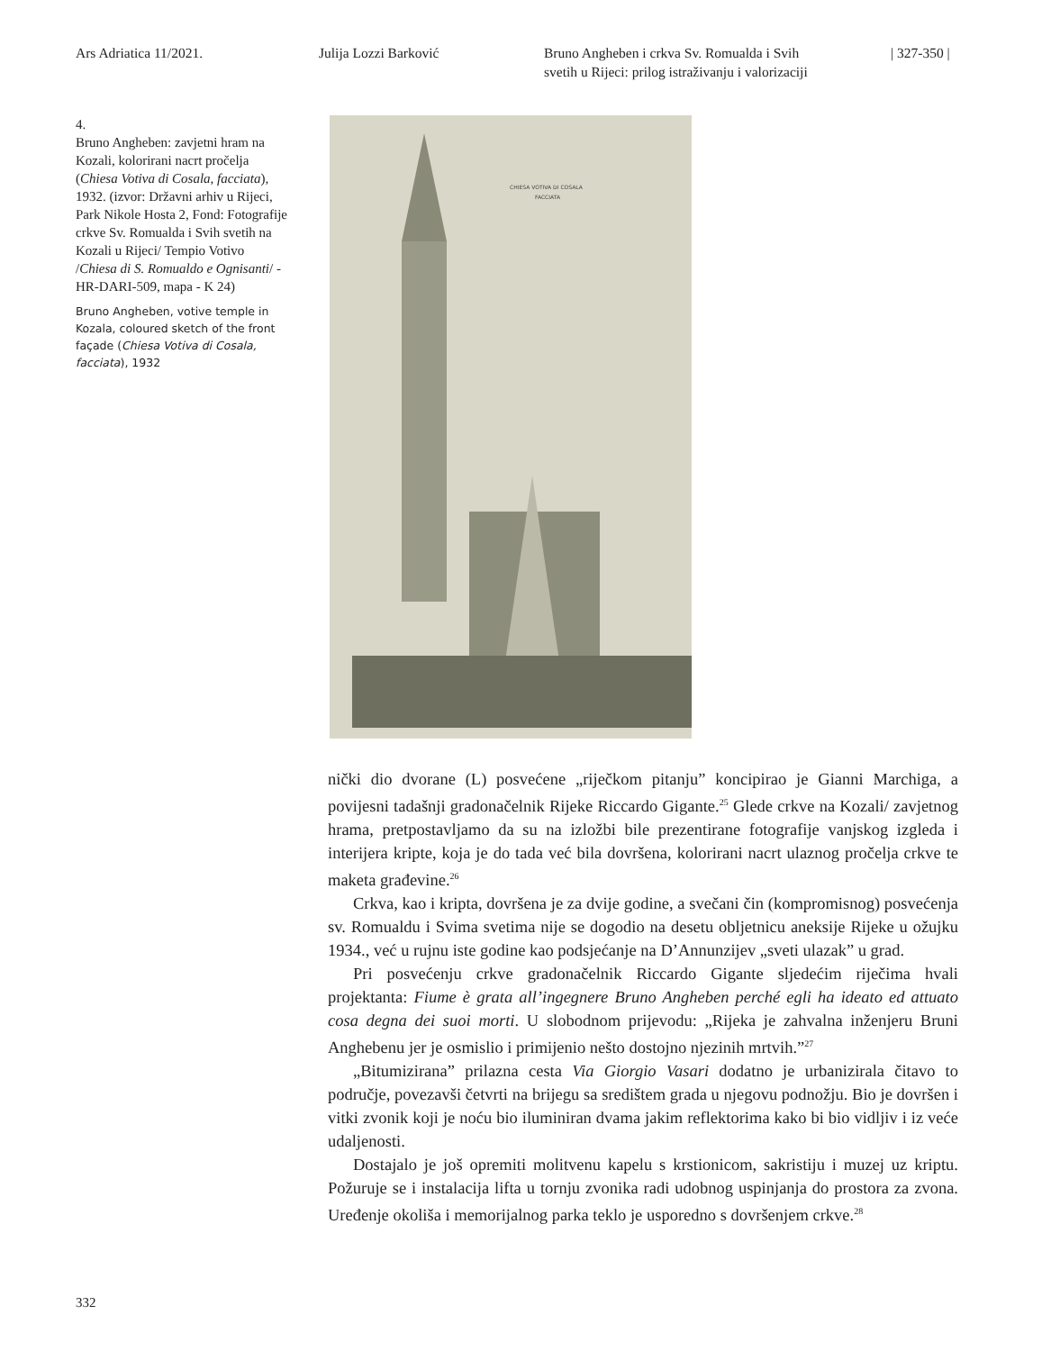Ars Adriatica 11/2021. Julija Lozzi Barković Bruno Angheben i crkva Sv. Romualda i Svih
svetih u Rijeci: prilog istraživanju i valorizaciji
| 327-350 |
4.
Bruno Angheben: zavjetni hram na Kozali, kolorirani nacrt pročelja (Chiesa Votiva di Cosala, facciata), 1932. (izvor: Državni arhiv u Rijeci, Park Nikole Hosta 2, Fond: Fotografije crkve Sv. Romualda i Svih svetih na Kozali u Rijeci/ Tempio Votivo /Chiesa di S. Romualdo e Ognisanti/ - HR-DARI-509, mapa - K 24)
Bruno Angheben, votive temple in Kozala, coloured sketch of the front façade (Chiesa Votiva di Cosala, facciata), 1932
CHIESA VOTIVA DI COSALA
FACCIATA
nički dio dvorane (L) posvećene „riječkom pitanju” koncipirao je Gianni Marchiga, a povijesni tadašnji gradonačelnik Rijeke Riccardo Gigante.<sup>25</sup> Glede crkve na Kozali/ zavjetnog hrama, pretpostavljamo da su na izložbi bile prezentirane fotografije vanj­skog izgleda i interijera kripte, koja je do tada već bila dovršena, kolorirani nacrt ulaznog pročelja crkve te maketa građevine.<sup>26</sup>
Crkva, kao i kripta, dovršena je za dvije godine, a svečani čin (kompromisnog) posvećenja sv. Romualdu i Svima svetima nije se dogodio na desetu obljetnicu anek­sije Rijeke u ožujku 1934., već u rujnu iste godine kao podsjećanje na D’Annunzijev „sveti ulazak” u grad.
Pri posvećenju crkve gradonačelnik Riccardo Gigante sljedećim riječima hvali projektanta: Fiume è grata all’ingegnere Bruno Angheben perché egli ha ideato ed attuato cosa degna dei suoi morti. U slobodnom prijevodu: „Rijeka je zahvalna inženjeru Bruni Anghebenu jer je osmislio i primijenio nešto dostojno njezinih mrtvih.”<sup>27</sup>
„Bitumizirana” prilazna cesta Via Giorgio Vasari dodatno je urbanizirala čitavo to područje, povezavši četvrti na brijegu sa središtem grada u njegovu podnožju. Bio je dovršen i vitki zvonik koji je noću bio iluminiran dvama jakim reflektorima kako bi bio vidljiv i iz veće udaljenosti.
Dostajalo je još opremiti molitvenu kapelu s krstionicom, sakristiju i muzej uz kriptu. Požuruje se i instalacija lifta u tornju zvonika radi udobnog uspinjanja do prostora za zvona. Uređenje okoliša i memorijalnog parka teklo je usporedno s do­vršenjem crkve.<sup>28</sup>
332